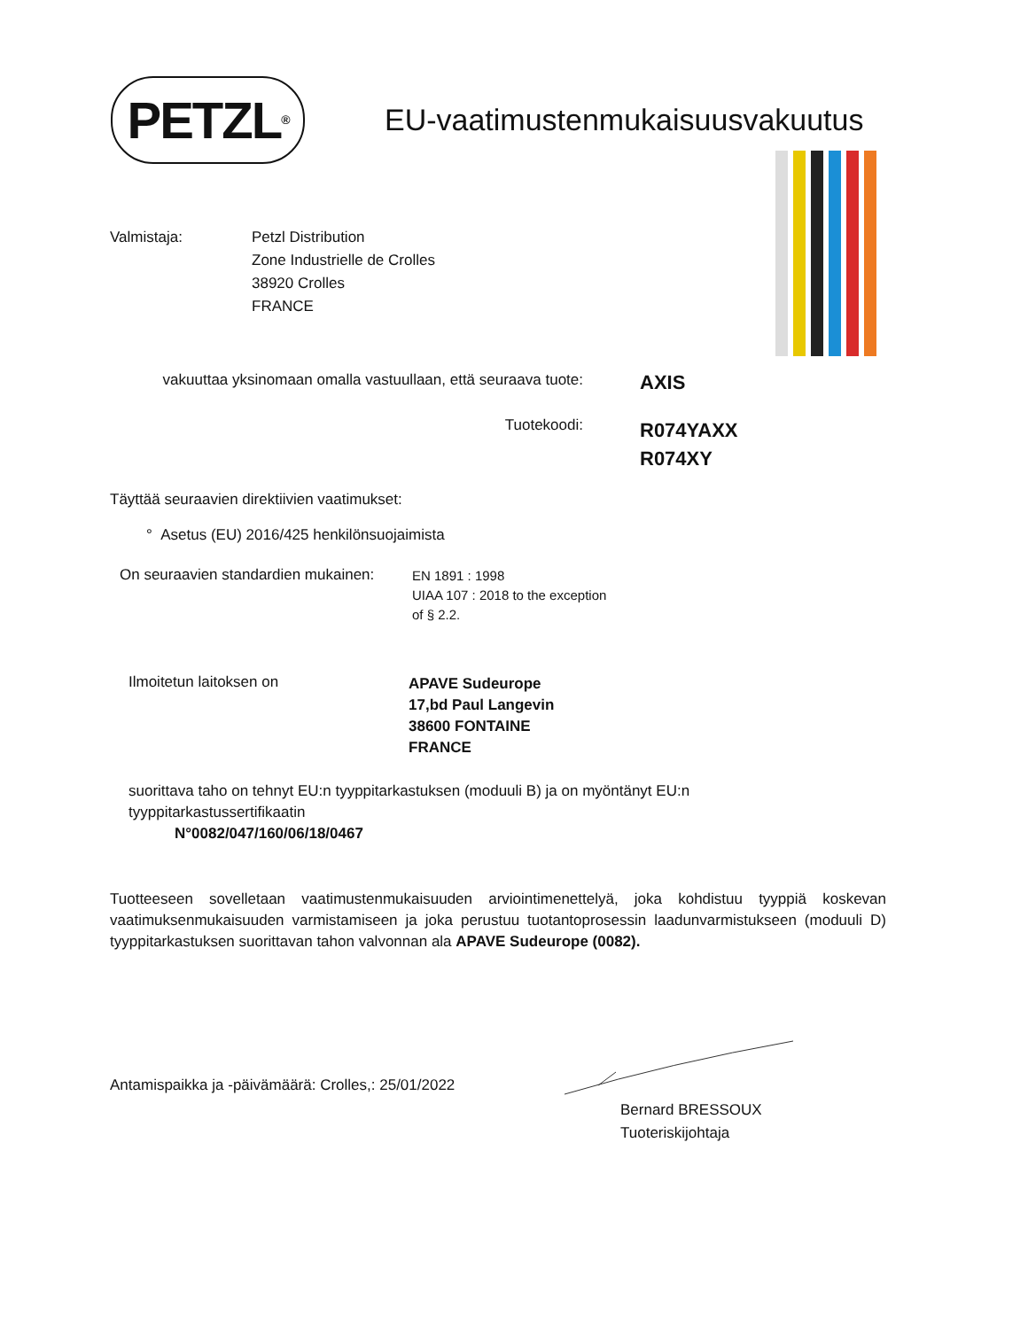PETZL<sup>®</sup>
EU-vaatimustenmukaisuusvakuutus
Valmistaja: Petzl Distribution
Zone Industrielle de Crolles
38920 Crolles
FRANCE
vakuuttaa yksinomaan omalla vastuullaan, että seuraava tuote:
AXIS
Tuotekoodi:
R074YAXX
R074XY
Täyttää seuraavien direktiivien vaatimukset:
° Asetus (EU) 2016/425 henkilönsuojaimista
On seuraavien standardien mukainen:
EN 1891 : 1998
UIAA 107 : 2018 to the exception
of § 2.2.
Ilmoitetun laitoksen on
APAVE Sudeurope
17,bd Paul Langevin
38600 FONTAINE
FRANCE
suorittava taho on tehnyt EU:n tyyppitarkastuksen (moduuli B) ja on myöntänyt EU:n
tyyppitarkastussertifikaatin
N°0082/047/160/06/18/0467
Tuotteeseen sovelletaan vaatimustenmukaisuuden arviointimenettelyä, joka kohdistuu tyyppiä koskevan vaatimuksenmukaisuuden varmistamiseen ja joka perustuu tuotantoprosessin laadunvarmistukseen (moduuli D) tyyppitarkastuksen suorittavan tahon valvonnan ala APAVE Sudeurope (0082).
Antamispaikka ja -päivämäärä: Crolles,: 25/01/2022
Bernard BRESSOUX
Tuoteriskijohtaja